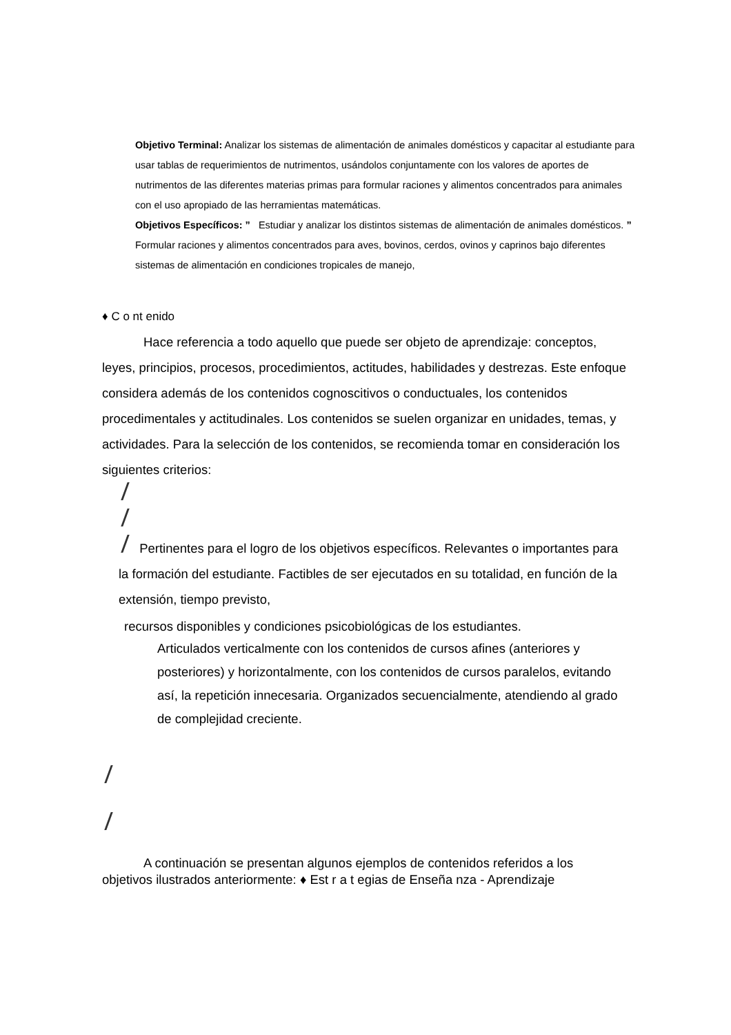Objetivo Terminal: Analizar los sistemas de alimentación de animales domésticos y capacitar al estudiante para usar tablas de requerimientos de nutrimentos, usándolos conjuntamente con los valores de aportes de nutrimentos de las diferentes materias primas para formular raciones y alimentos concentrados para animales con el uso apropiado de las herramientas matemáticas.
Objetivos Específicos: ” Estudiar y analizar los distintos sistemas de alimentación de animales domésticos. ” Formular raciones y alimentos concentrados para aves, bovinos, cerdos, ovinos y caprinos bajo diferentes sistemas de alimentación en condiciones tropicales de manejo,
♦ C o nt enido
Hace referencia a todo aquello que puede ser objeto de aprendizaje: conceptos, leyes, principios, procesos, procedimientos, actitudes, habilidades y destrezas. Este enfoque considera además de los contenidos cognoscitivos o conductuales, los contenidos procedimentales y actitudinales. Los contenidos se suelen organizar en unidades, temas, y actividades. Para la selección de los contenidos, se recomienda tomar en consideración los siguientes criterios:
Pertinentes para el logro de los objetivos específicos. Relevantes o importantes para la formación del estudiante. Factibles de ser ejecutados en su totalidad, en función de la extensión, tiempo previsto,
recursos disponibles y condiciones psicobiológicas de los estudiantes.
Articulados verticalmente con los contenidos de cursos afines (anteriores y posteriores) y horizontalmente, con los contenidos de cursos paralelos, evitando así, la repetición innecesaria. Organizados secuencialmente, atendiendo al grado de complejidad creciente.
A continuación se presentan algunos ejemplos de contenidos referidos a los objetivos ilustrados anteriormente: ♦ Est r a t egias de Enseña nza - Aprendizaje